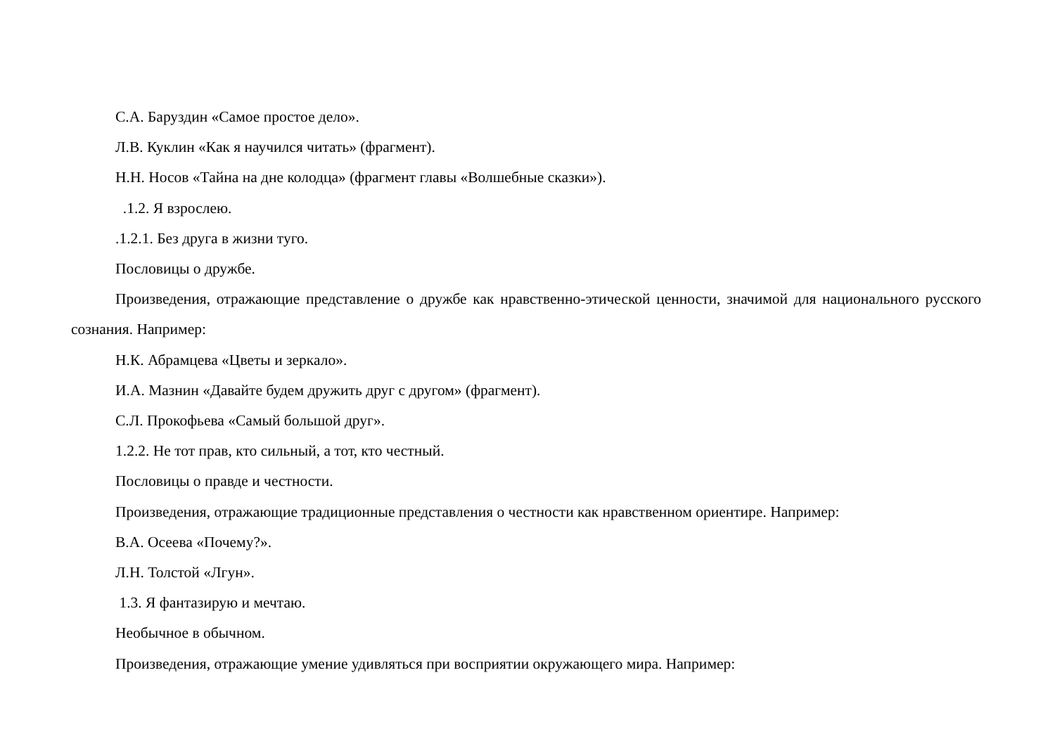С.А. Баруздин «Самое простое дело».
Л.В. Куклин «Как я научился читать» (фрагмент).
Н.Н. Носов «Тайна на дне колодца» (фрагмент главы «Волшебные сказки»).
.1.2. Я взрослею.
.1.2.1. Без друга в жизни туго.
Пословицы о дружбе.
Произведения, отражающие представление о дружбе как нравственно-этической ценности, значимой для национального русского сознания. Например:
Н.К. Абрамцева «Цветы и зеркало».
И.А. Мазнин «Давайте будем дружить друг с другом» (фрагмент).
С.Л. Прокофьева «Самый большой друг».
1.2.2. Не тот прав, кто сильный, а тот, кто честный.
Пословицы о правде и честности.
Произведения, отражающие традиционные представления о честности как нравственном ориентире. Например:
В.А. Осеева «Почему?».
Л.Н. Толстой «Лгун».
1.3. Я фантазирую и мечтаю.
Необычное в обычном.
Произведения, отражающие умение удивляться при восприятии окружающего мира. Например: